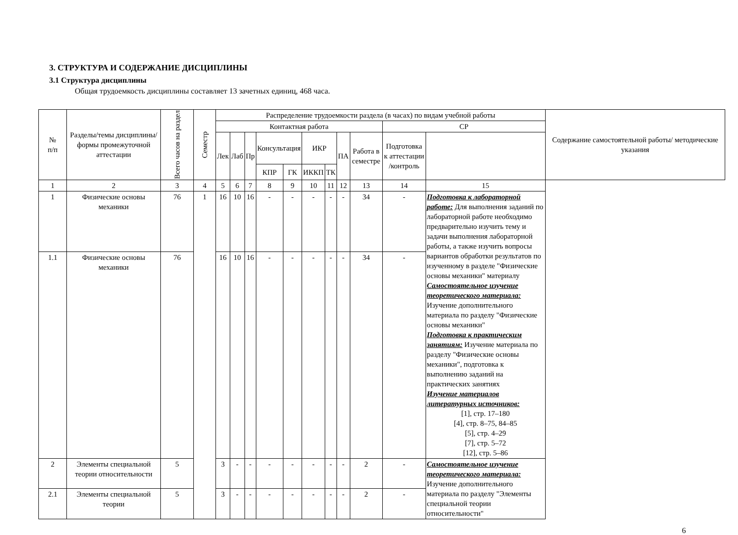3. СТРУКТУРА И СОДЕРЖАНИЕ ДИСЦИПЛИНЫ
3.1 Структура дисциплины
Общая трудоемкость дисциплины составляет 13 зачетных единиц, 468 часа.
| № п/п | Разделы/темы дисциплины/формы промежуточной аттестации | Всего часов на раздел | Семестр | Распределение трудоемкости раздела (в часах) по видам учебной работы | | | | | | | | | | | Содержание самостоятельной работы/ методические указания |
| --- | --- | --- | --- | --- | --- | --- | --- | --- | --- | --- | --- | --- | --- | --- | --- |
| | | | | Контактная работа | | | | | | | | | СР | | |
| | | | | Лек | Лаб | Пр | Консультация | | ИКР | | ПА | Работа в семестре | Подготовка к аттестации /контроль | | |
| | | | | | | | КПР | ГК | ИККП | ТК | | | | | |
| 1 | 2 | 3 | 4 | 5 | 6 | 7 | 8 | 9 | 10 | 11 | 12 | 13 | 14 | 15 | |
| 1 | Физические основы механики | 76 | 1 | 16 | 10 | 16 | - | - | - | - | - | 34 | - | Подготовка к лабораторной работе: Для выполнения заданий по лабораторной работе необходимо предварительно изучить тему и задачи выполнения лабораторной работы, а также изучить вопросы вариантов обработки результатов по изученному в разделе "Физические основы механики" материалу Самостоятельное изучение теоретического материала: Изучение дополнительного материала по разделу "Физические основы механики" Подготовка к практическим занятиям: Изучение материала по разделу "Физические основы механики", подготовка к выполнению заданий на практических занятиях Изучение материалов литературных источников: [1], стр. 17–180 [4], стр. 8–75, 84–85 [5], стр. 4–29 [7], стр. 5–72 [12], стр. 5–86 | |
| 1.1 | Физические основы механики | 76 | | 16 | 10 | 16 | - | - | - | - | - | 34 | - | | |
| 2 | Элементы специальной теории относительности | 5 | | 3 | - | - | - | - | - | - | - | 2 | - | Самостоятельное изучение теоретического материала: Изучение дополнительного материала по разделу "Элементы специальной теории относительности" | |
| 2.1 | Элементы специальной теории | 5 | | 3 | - | - | - | - | - | - | - | 2 | - | | |
6